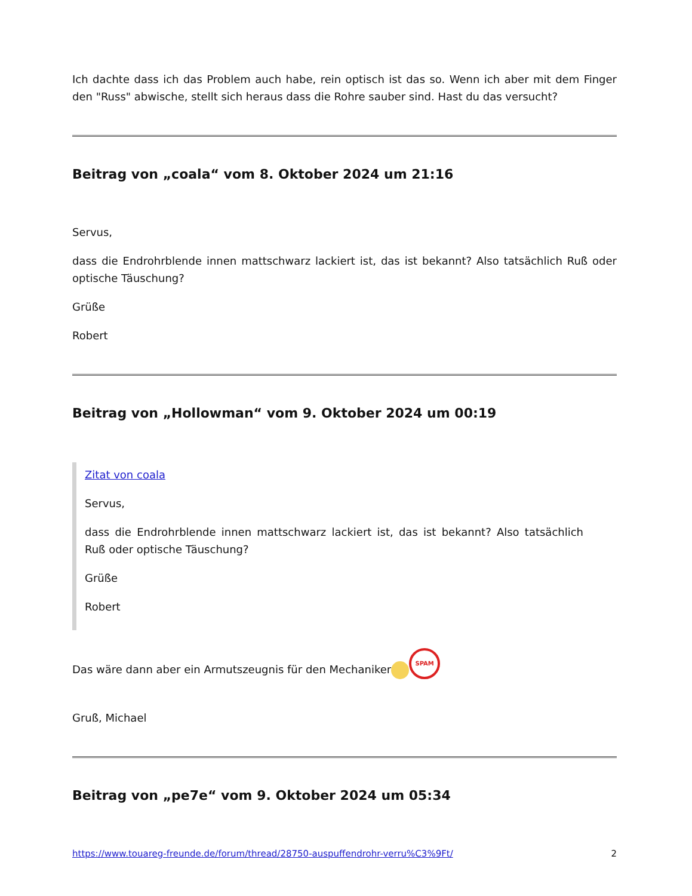Ich dachte dass ich das Problem auch habe, rein optisch ist das so. Wenn ich aber mit dem Finger den "Russ" abwische, stellt sich heraus dass die Rohre sauber sind. Hast du das versucht?
Beitrag von „coala“ vom 8. Oktober 2024 um 21:16
Servus,
dass die Endrohrblende innen mattschwarz lackiert ist, das ist bekannt? Also tatsächlich Ruß oder optische Täuschung?
Grüße
Robert
Beitrag von „Hollowman“ vom 9. Oktober 2024 um 00:19
Zitat von coala
Servus,
dass die Endrohrblende innen mattschwarz lackiert ist, das ist bekannt? Also tatsächlich Ruß oder optische Täuschung?
Grüße
Robert
Das wäre dann aber ein Armutszeugnis für den Mechaniker SPAM
Gruß, Michael
Beitrag von „pe7e“ vom 9. Oktober 2024 um 05:34
https://www.touareg-freunde.de/forum/thread/28750-auspuffendrohr-verru%C3%9Ft/ 2